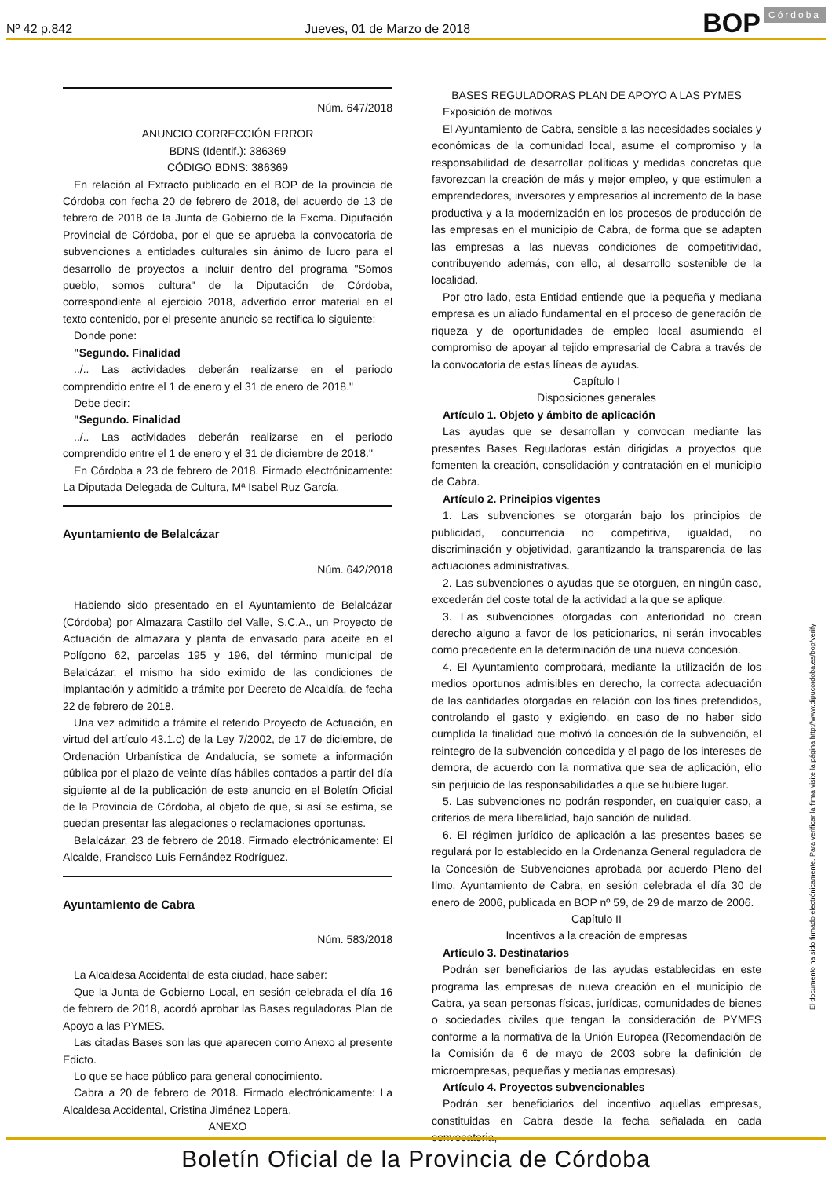Nº 42 p.842 Jueves, 01 de Marzo de 2018 BOP Córdoba
Núm. 647/2018
ANUNCIO CORRECCIÓN ERROR
BDNS (Identif.): 386369
CÓDIGO BDNS: 386369
En relación al Extracto publicado en el BOP de la provincia de Córdoba con fecha 20 de febrero de 2018, del acuerdo de 13 de febrero de 2018 de la Junta de Gobierno de la Excma. Diputación Provincial de Córdoba, por el que se aprueba la convocatoria de subvenciones a entidades culturales sin ánimo de lucro para el desarrollo de proyectos a incluir dentro del programa "Somos pueblo, somos cultura" de la Diputación de Córdoba, correspondiente al ejercicio 2018, advertido error material en el texto contenido, por el presente anuncio se rectifica lo siguiente:
Donde pone:
"Segundo. Finalidad
../.. Las actividades deberán realizarse en el periodo comprendido entre el 1 de enero y el 31 de enero de 2018."
Debe decir:
"Segundo. Finalidad
../.. Las actividades deberán realizarse en el periodo comprendido entre el 1 de enero y el 31 de diciembre de 2018."
En Córdoba a 23 de febrero de 2018. Firmado electrónicamente: La Diputada Delegada de Cultura, Mª Isabel Ruz García.
Ayuntamiento de Belalcázar
Núm. 642/2018
Habiendo sido presentado en el Ayuntamiento de Belalcázar (Córdoba) por Almazara Castillo del Valle, S.C.A., un Proyecto de Actuación de almazara y planta de envasado para aceite en el Polígono 62, parcelas 195 y 196, del término municipal de Belalcázar, el mismo ha sido eximido de las condiciones de implantación y admitido a trámite por Decreto de Alcaldía, de fecha 22 de febrero de 2018.
Una vez admitido a trámite el referido Proyecto de Actuación, en virtud del artículo 43.1.c) de la Ley 7/2002, de 17 de diciembre, de Ordenación Urbanística de Andalucía, se somete a información pública por el plazo de veinte días hábiles contados a partir del día siguiente al de la publicación de este anuncio en el Boletín Oficial de la Provincia de Córdoba, al objeto de que, si así se estima, se puedan presentar las alegaciones o reclamaciones oportunas.
Belalcázar, 23 de febrero de 2018. Firmado electrónicamente: El Alcalde, Francisco Luis Fernández Rodríguez.
Ayuntamiento de Cabra
Núm. 583/2018
La Alcaldesa Accidental de esta ciudad, hace saber:
Que la Junta de Gobierno Local, en sesión celebrada el día 16 de febrero de 2018, acordó aprobar las Bases reguladoras Plan de Apoyo a las PYMES.
Las citadas Bases son las que aparecen como Anexo al presente Edicto.
Lo que se hace público para general conocimiento.
Cabra a 20 de febrero de 2018. Firmado electrónicamente: La Alcaldesa Accidental, Cristina Jiménez Lopera.
ANEXO
BASES REGULADORAS PLAN DE APOYO A LAS PYMES
Exposición de motivos
El Ayuntamiento de Cabra, sensible a las necesidades sociales y económicas de la comunidad local, asume el compromiso y la responsabilidad de desarrollar políticas y medidas concretas que favorezcan la creación de más y mejor empleo, y que estimulen a emprendedores, inversores y empresarios al incremento de la base productiva y a la modernización en los procesos de producción de las empresas en el municipio de Cabra, de forma que se adapten las empresas a las nuevas condiciones de competitividad, contribuyendo además, con ello, al desarrollo sostenible de la localidad.
Por otro lado, esta Entidad entiende que la pequeña y mediana empresa es un aliado fundamental en el proceso de generación de riqueza y de oportunidades de empleo local asumiendo el compromiso de apoyar al tejido empresarial de Cabra a través de la convocatoria de estas líneas de ayudas.
Capítulo I
Disposiciones generales
Artículo 1. Objeto y ámbito de aplicación
Las ayudas que se desarrollan y convocan mediante las presentes Bases Reguladoras están dirigidas a proyectos que fomenten la creación, consolidación y contratación en el municipio de Cabra.
Artículo 2. Principios vigentes
1. Las subvenciones se otorgarán bajo los principios de publicidad, concurrencia no competitiva, igualdad, no discriminación y objetividad, garantizando la transparencia de las actuaciones administrativas.
2. Las subvenciones o ayudas que se otorguen, en ningún caso, excederán del coste total de la actividad a la que se aplique.
3. Las subvenciones otorgadas con anterioridad no crean derecho alguno a favor de los peticionarios, ni serán invocables como precedente en la determinación de una nueva concesión.
4. El Ayuntamiento comprobará, mediante la utilización de los medios oportunos admisibles en derecho, la correcta adecuación de las cantidades otorgadas en relación con los fines pretendidos, controlando el gasto y exigiendo, en caso de no haber sido cumplida la finalidad que motivó la concesión de la subvención, el reintegro de la subvención concedida y el pago de los intereses de demora, de acuerdo con la normativa que sea de aplicación, ello sin perjuicio de las responsabilidades a que se hubiere lugar.
5. Las subvenciones no podrán responder, en cualquier caso, a criterios de mera liberalidad, bajo sanción de nulidad.
6. El régimen jurídico de aplicación a las presentes bases se regulará por lo establecido en la Ordenanza General reguladora de la Concesión de Subvenciones aprobada por acuerdo Pleno del Ilmo. Ayuntamiento de Cabra, en sesión celebrada el día 30 de enero de 2006, publicada en BOP nº 59, de 29 de marzo de 2006.
Capítulo II
Incentivos a la creación de empresas
Artículo 3. Destinatarios
Podrán ser beneficiarios de las ayudas establecidas en este programa las empresas de nueva creación en el municipio de Cabra, ya sean personas físicas, jurídicas, comunidades de bienes o sociedades civiles que tengan la consideración de PYMES conforme a la normativa de la Unión Europea (Recomendación de la Comisión de 6 de mayo de 2003 sobre la definición de microempresas, pequeñas y medianas empresas).
Artículo 4. Proyectos subvencionables
Podrán ser beneficiarios del incentivo aquellas empresas, constituidas en Cabra desde la fecha señalada en cada convocatoria,
El documento ha sido firmado electrónicamente. Para verificar la firma visite la página http://www.dipucordoba.es/bop/verify
Boletín Oficial de la Provincia de Córdoba